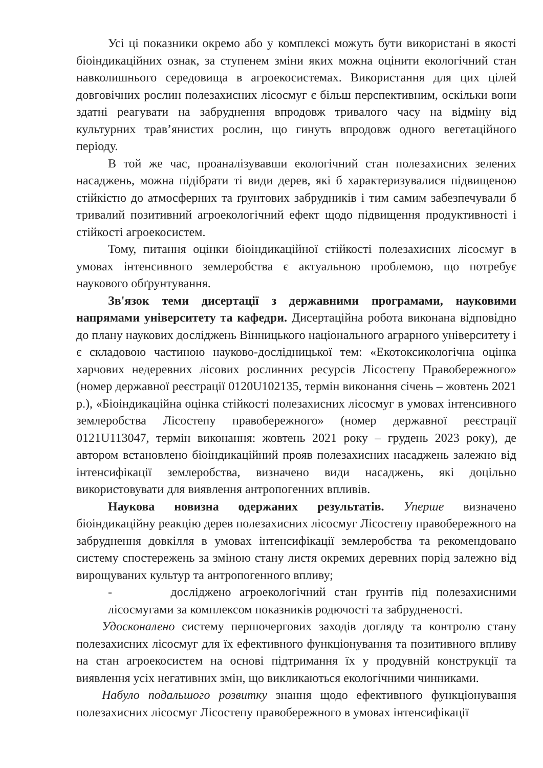Усі ці показники окремо або у комплексі можуть бути використані в якості біоіндикаційних ознак, за ступенем зміни яких можна оцінити екологічний стан навколишнього середовища в агроекосистемах. Використання для цих цілей довговічних рослин полезахисних лісосмуг є більш перспективним, оскільки вони здатні реагувати на забруднення впродовж тривалого часу на відміну від культурних трав’янистих рослин, що гинуть впродовж одного вегетаційного періоду.
В той же час, проаналізувавши екологічний стан полезахисних зелених насаджень, можна підібрати ті види дерев, які б характеризувалися підвищеною стійкістю до атмосферних та ґрунтових забрудників і тим самим забезпечували б тривалий позитивний агроекологічний ефект щодо підвищення продуктивності і стійкості агроекосистем.
Тому, питання оцінки біоіндикаційної стійкості полезахисних лісосмуг в умовах інтенсивного землеробства є актуальною проблемою, що потребує наукового обґрунтування.
Зв'язок теми дисертації з державними програмами, науковими напрямами університету та кафедри. Дисертаційна робота виконана відповідно до плану наукових досліджень Вінницького національного аграрного університету і є складовою частиною науково-дослідницької тем: «Екотоксикологічна оцінка харчових недеревних лісових рослинних ресурсів Лісостепу Правобережного» (номер державної реєстрації 0120U102135, термін виконання січень – жовтень 2021 р.), «Біоіндикаційна оцінка стійкості полезахисних лісосмуг в умовах інтенсивного землеробства Лісостепу правобережного» (номер державної реєстрації 0121U113047, термін виконання: жовтень 2021 року – грудень 2023 року), де автором встановлено біоіндикаційний прояв полезахисних насаджень залежно від інтенсифікації землеробства, визначено види насаджень, які доцільно використовувати для виявлення антропогенних впливів.
Наукова новизна одержаних результатів. Уперше визначено біоіндикаційну реакцію дерев полезахисних лісосмуг Лісостепу правобережного на забруднення довкілля в умовах інтенсифікації землеробства та рекомендовано систему спостережень за зміною стану листя окремих деревних порід залежно від вирощуваних культур та антропогенного впливу;
- дослідженo агроекологічний стан ґрунтів під полезахисними лісосмугами за комплексом показників родючості та забрудненості.
Удосконалено систему першочергових заходів догляду та контролю стану полезахисних лісосмуг для їх ефективного функціонування та позитивного впливу на стан агроекосистем на основі підтримання їх у продувній конструкції та виявлення усіх негативних змін, що викликаються екологічними чинниками.
Набуло подальшого розвитку знання щодо ефективного функціонування полезахисних лісосмуг Лісостепу правобережного в умовах інтенсифікації